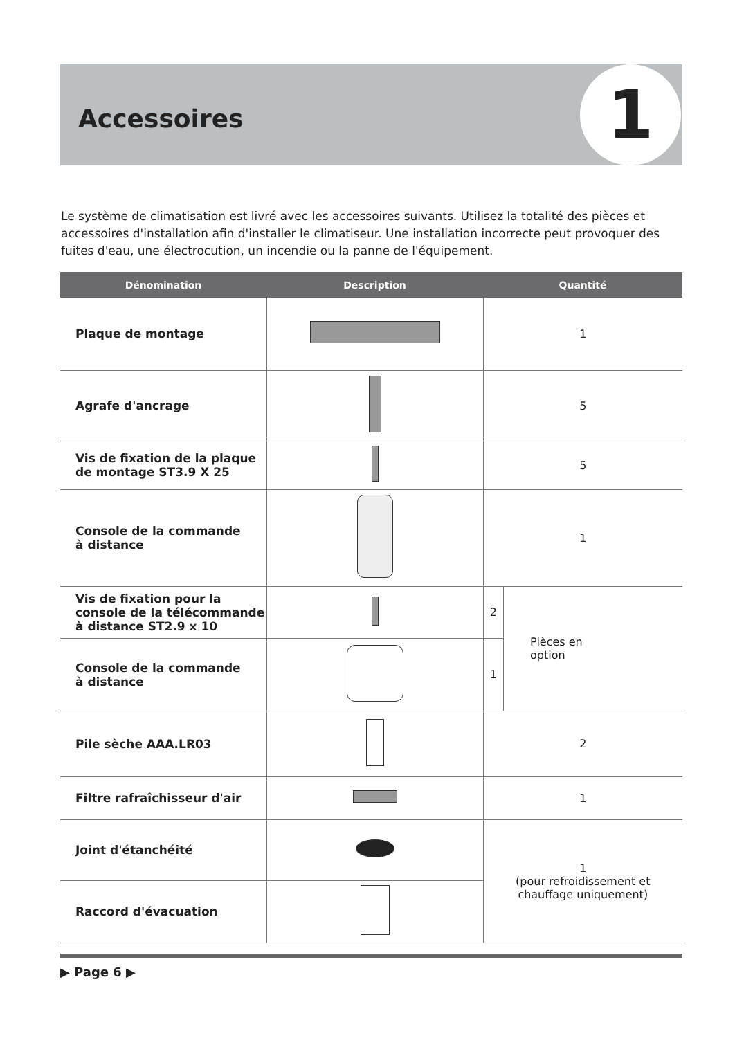Accessoires 1
Le système de climatisation est livré avec les accessoires suivants. Utilisez la totalité des pièces et accessoires d'installation afin d'installer le climatiseur. Une installation incorrecte peut provoquer des fuites d'eau, une électrocution, un incendie ou la panne de l'équipement.
| Dénomination | Description | Quantité | |
| --- | --- | --- | --- |
| Plaque de montage | | 1 | |
| Agrafe d'ancrage | | 5 | |
| Vis de fixation de la plaque de montage ST3.9 X 25 | | 5 | |
| Console de la commande à distance | | 1 | |
| Vis de fixation pour la console de la télécommande à distance ST2.9 x 10 | | 2 | Pièces en option |
| Console de la commande à distance | | 1 | |
| Pile sèche AAA.LR03 | | 2 | |
| Filtre rafraîchisseur d'air | | 1 | |
| Joint d'étanchéité | | 1 (pour refroidissement et chauffage uniquement) | |
| Raccord d'évacuation | | | |
▶ Page 6 ▶